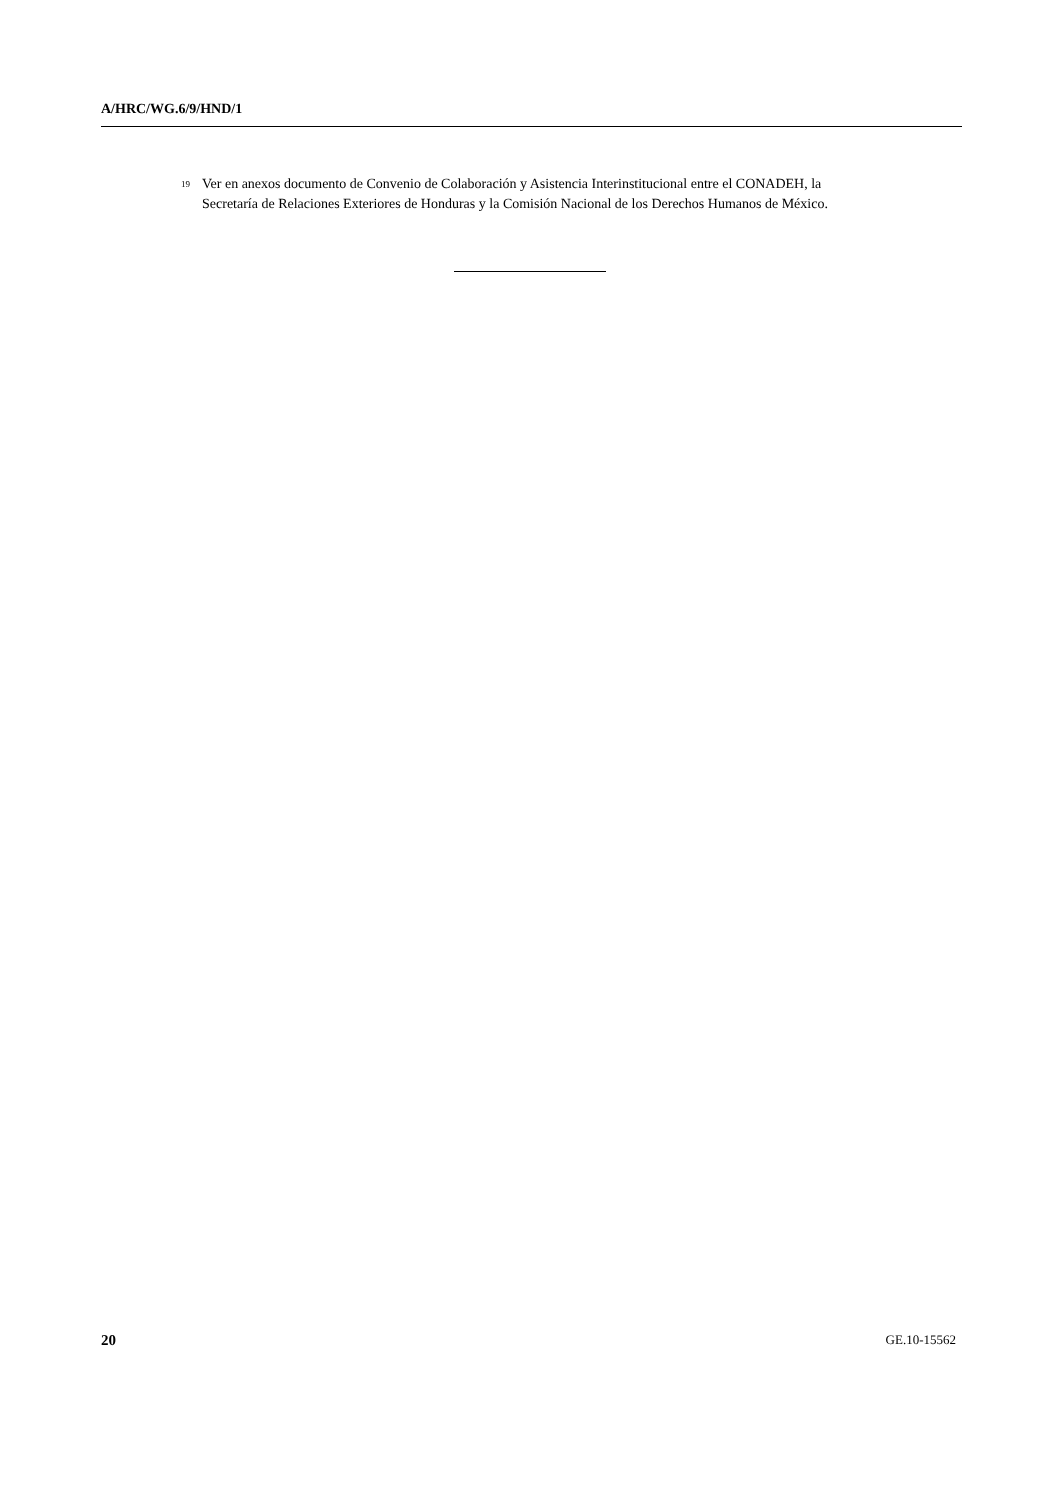A/HRC/WG.6/9/HND/1
<sup>19</sup> Ver en anexos documento de Convenio de Colaboración y Asistencia Interinstitucional entre el CONADEH, la Secretaría de Relaciones Exteriores de Honduras y la Comisión Nacional de los Derechos Humanos de México.
20 GE.10-15562